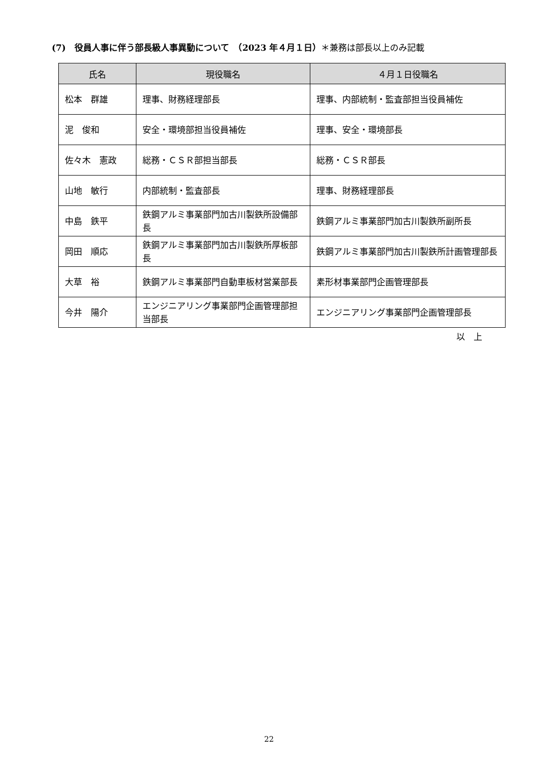(7)　役員人事に伴う部長級人事異動について　（2023 年４月１日）＊兼務は部長以上のみ記載
| 氏名 | 現役職名 | ４月１日役職名 |
| --- | --- | --- |
| 松本 群雄 | 理事、財務経理部長 | 理事、内部統制・監査部担当役員補佐 |
| 泥 俊和 | 安全・環境部担当役員補佐 | 理事、安全・環境部長 |
| 佐々木 憲政 | 総務・ＣＳＲ部担当部長 | 総務・ＣＳＲ部長 |
| 山地 敏行 | 内部統制・監査部長 | 理事、財務経理部長 |
| 中島 鉄平 | 鉄鋼アルミ事業部門加古川製鉄所設備部長 | 鉄鋼アルミ事業部門加古川製鉄所副所長 |
| 岡田 順応 | 鉄鋼アルミ事業部門加古川製鉄所厚板部長 | 鉄鋼アルミ事業部門加古川製鉄所計画管理部長 |
| 大草 裕 | 鉄鋼アルミ事業部門自動車板材営業部長 | 素形材事業部門企画管理部長 |
| 今井 陽介 | エンジニアリング事業部門企画管理部担当部長 | エンジニアリング事業部門企画管理部長 |
以　上
22